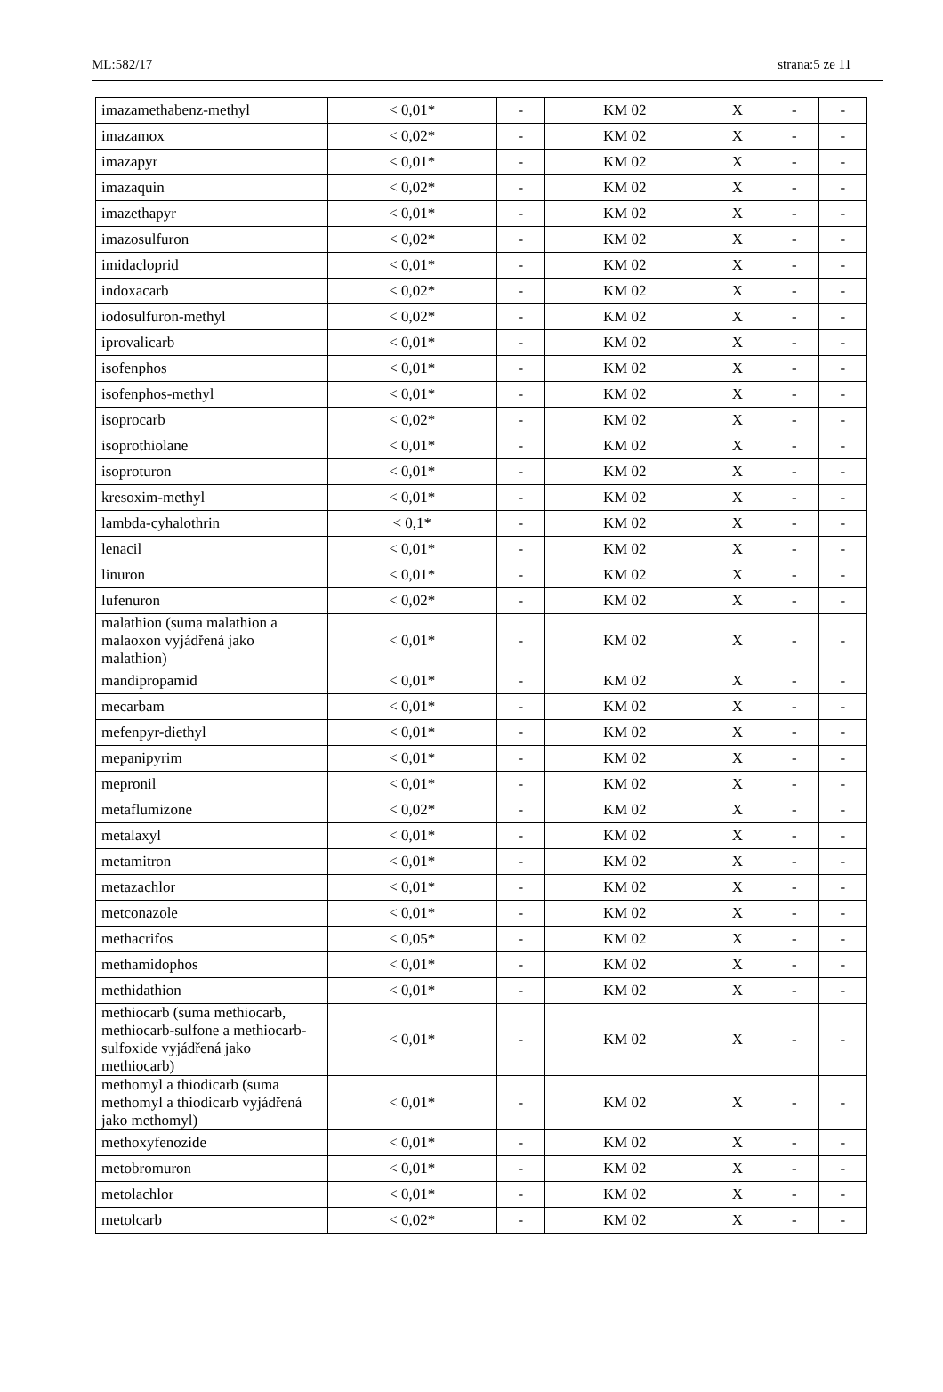ML:582/17 strana:5 ze 11
| imazamethabenz-methyl | < 0,01* | - | KM 02 | X | - | - |
| imazamox | < 0,02* | - | KM 02 | X | - | - |
| imazapyr | < 0,01* | - | KM 02 | X | - | - |
| imazaquin | < 0,02* | - | KM 02 | X | - | - |
| imazethapyr | < 0,01* | - | KM 02 | X | - | - |
| imazosulfuron | < 0,02* | - | KM 02 | X | - | - |
| imidacloprid | < 0,01* | - | KM 02 | X | - | - |
| indoxacarb | < 0,02* | - | KM 02 | X | - | - |
| iodosulfuron-methyl | < 0,02* | - | KM 02 | X | - | - |
| iprovalicarb | < 0,01* | - | KM 02 | X | - | - |
| isofenphos | < 0,01* | - | KM 02 | X | - | - |
| isofenphos-methyl | < 0,01* | - | KM 02 | X | - | - |
| isoprocarb | < 0,02* | - | KM 02 | X | - | - |
| isoprothiolane | < 0,01* | - | KM 02 | X | - | - |
| isoproturon | < 0,01* | - | KM 02 | X | - | - |
| kresoxim-methyl | < 0,01* | - | KM 02 | X | - | - |
| lambda-cyhalothrin | < 0,1* | - | KM 02 | X | - | - |
| lenacil | < 0,01* | - | KM 02 | X | - | - |
| linuron | < 0,01* | - | KM 02 | X | - | - |
| lufenuron | < 0,02* | - | KM 02 | X | - | - |
| malathion (suma malathion a malaoxon vyjádřená jako malathion) | < 0,01* | - | KM 02 | X | - | - |
| mandipropamid | < 0,01* | - | KM 02 | X | - | - |
| mecarbam | < 0,01* | - | KM 02 | X | - | - |
| mefenpyr-diethyl | < 0,01* | - | KM 02 | X | - | - |
| mepanipyrim | < 0,01* | - | KM 02 | X | - | - |
| mepronil | < 0,01* | - | KM 02 | X | - | - |
| metaflumizone | < 0,02* | - | KM 02 | X | - | - |
| metalaxyl | < 0,01* | - | KM 02 | X | - | - |
| metamitron | < 0,01* | - | KM 02 | X | - | - |
| metazachlor | < 0,01* | - | KM 02 | X | - | - |
| metconazole | < 0,01* | - | KM 02 | X | - | - |
| methacrifos | < 0,05* | - | KM 02 | X | - | - |
| methamidophos | < 0,01* | - | KM 02 | X | - | - |
| methidathion | < 0,01* | - | KM 02 | X | - | - |
| methiocarb (suma methiocarb, methiocarb-sulfone a methiocarb-sulfoxide vyjádřená jako methiocarb) | < 0,01* | - | KM 02 | X | - | - |
| methomyl a thiodicarb (suma methomyl a thiodicarb vyjádřená jako methomyl) | < 0,01* | - | KM 02 | X | - | - |
| methoxyfenozide | < 0,01* | - | KM 02 | X | - | - |
| metobromuron | < 0,01* | - | KM 02 | X | - | - |
| metolachlor | < 0,01* | - | KM 02 | X | - | - |
| metolcarb | < 0,02* | - | KM 02 | X | - | - |